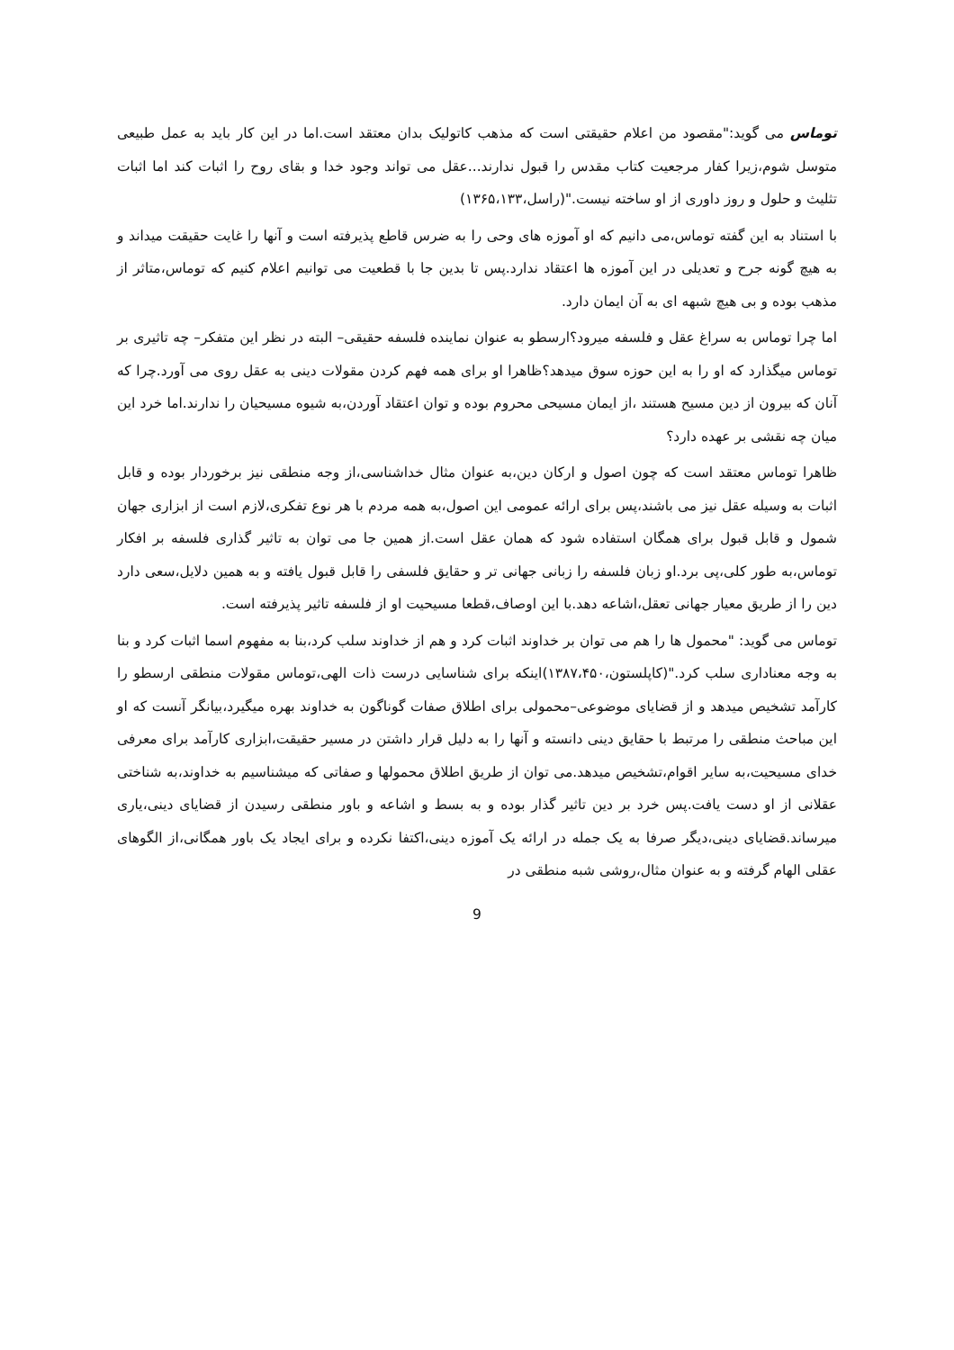توماس می گوید:"مقصود من اعلام حقیقتی است که مذهب کاتولیک بدان معتقد است.اما در این کار باید به عمل طبیعی متوسل شوم،زیرا کفار مرجعیت کتاب مقدس را قبول ندارند...عقل می تواند وجود خدا و بقای روح را اثبات کند اما اثبات تثلیث و حلول و روز داوری از او ساخته نیست."(راسل،۱۳۶۵،۱۳۳)
با استناد به این گفته توماس،می دانیم که او آموزه های وحی را به ضرس قاطع پذیرفته است و آنها را غایت حقیقت میداند و به هیچ گونه جرح و تعدیلی در این آموزه ها اعتقاد ندارد.پس تا بدین جا با قطعیت می توانیم اعلام کنیم که توماس،متاثر از مذهب بوده و بی هیچ شبهه ای به آن ایمان دارد.
اما چرا توماس به سراغ عقل و فلسفه میرود؟ارسطو به عنوان نماینده فلسفه حقیقی– البته در نظر این متفکر– چه تاثیری بر توماس میگذارد که او را به این حوزه سوق میدهد؟ظاهرا او برای همه فهم کردن مقولات دینی به عقل روی می آورد.چرا که آنان که بیرون از دین مسیح هستند ،از ایمان مسیحی محروم بوده و توان اعتقاد آوردن،به شیوه مسیحیان را ندارند.اما خرد این میان چه نقشی بر عهده دارد؟
ظاهرا توماس معتقد است که چون اصول و ارکان دین،به عنوان مثال خداشناسی،از وجه منطقی نیز برخوردار بوده و قابل اثبات به وسیله عقل نیز می باشند،پس برای ارائه عمومی این اصول،به همه مردم با هر نوع تفکری،لازم است از ابزاری جهان شمول و قابل قبول برای همگان استفاده شود که همان عقل است.از همین جا می توان به تاثیر گذاری فلسفه بر افکار توماس،به طور کلی،پی برد.او زبان فلسفه را زبانی جهانی تر و حقایق فلسفی را قابل قبول یافته و به همین دلایل،سعی دارد دین را از طریق معیار جهانی تعقل،اشاعه دهد.با این اوصاف،قطعا مسیحیت او از فلسفه تاثیر پذیرفته است.
توماس می گوید: "محمول ها را هم می توان بر خداوند اثبات کرد و هم از خداوند سلب کرد،بنا به مفهوم اسما اثبات کرد و بنا به وجه معناداری سلب کرد."(کاپلستون،۱۳۸۷،۴۵۰)اینکه برای شناسایی درست ذات الهی،توماس مقولات منطقی ارسطو را کارآمد تشخیص میدهد و از قضایای موضوعی–محمولی برای اطلاق صفات گوناگون به خداوند بهره میگیرد،بیانگر آنست که او این مباحث منطقی را مرتبط با حقایق دینی دانسته و آنها را به دلیل قرار داشتن در مسیر حقیقت،ابزاری کارآمد برای معرفی خدای مسیحیت،به سایر اقوام،تشخیص میدهد.می توان از طریق اطلاق محمولها و صفاتی که میشناسیم به خداوند،به شناختی عقلانی از او دست یافت.پس خرد بر دین تاثیر گذار بوده و به بسط و اشاعه و باور منطقی رسیدن از قضایای دینی،یاری میرساند.قضایای دینی،دیگر صرفا به یک جمله در ارائه یک آموزه دینی،اکتفا نکرده و برای ایجاد یک باور همگانی،از الگوهای عقلی الهام گرفته و به عنوان مثال،روشی شبه منطقی در
9